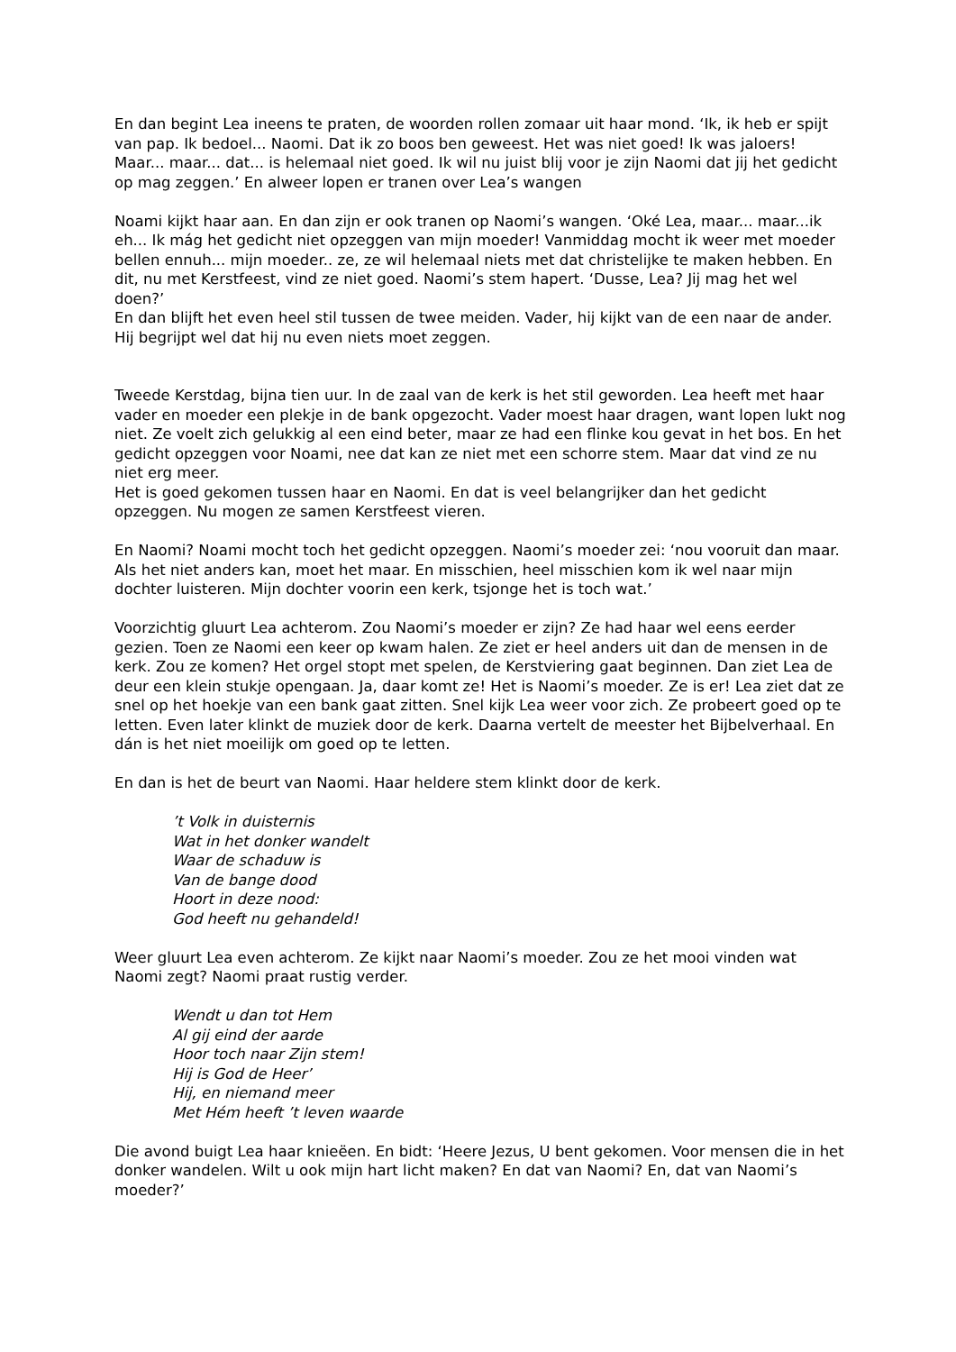En dan begint Lea ineens te praten, de woorden rollen zomaar uit haar mond. ‘Ik, ik heb er spijt van pap. Ik bedoel... Naomi. Dat ik zo boos ben geweest. Het was niet goed! Ik was jaloers! Maar... maar... dat... is helemaal niet goed. Ik wil nu juist blij voor je zijn Naomi dat jij het gedicht op mag zeggen.’ En alweer lopen er tranen over Lea’s wangen
Noami kijkt haar aan. En dan zijn er ook tranen op Naomi’s wangen. ‘Oké Lea, maar... maar...ik eh... Ik mág het gedicht niet opzeggen van mijn moeder! Vanmiddag mocht ik weer met moeder bellen ennuh... mijn moeder.. ze, ze wil helemaal niets met dat christelijke te maken hebben. En dit, nu met Kerstfeest, vind ze niet goed. Naomi’s stem hapert. ‘Dusse, Lea? Jij mag het wel doen?’
En dan blijft het even heel stil tussen de twee meiden. Vader, hij kijkt van de een naar de ander. Hij begrijpt wel dat hij nu even niets moet zeggen.
Tweede Kerstdag, bijna tien uur. In de zaal van de kerk is het stil geworden. Lea heeft met haar vader en moeder een plekje in de bank opgezocht. Vader moest haar dragen, want lopen lukt nog niet. Ze voelt zich gelukkig al een eind beter, maar ze had een flinke kou gevat in het bos. En het gedicht opzeggen voor Noami, nee dat kan ze niet met een schorre stem. Maar dat vind ze nu niet erg meer.
Het is goed gekomen tussen haar en Naomi. En dat is veel belangrijker dan het gedicht opzeggen. Nu mogen ze samen Kerstfeest vieren.
En Naomi? Noami mocht toch het gedicht opzeggen. Naomi’s moeder zei: ‘nou vooruit dan maar. Als het niet anders kan, moet het maar. En misschien, heel misschien kom ik wel naar mijn dochter luisteren. Mijn dochter voorin een kerk, tsjonge het is toch wat.’
Voorzichtig gluurt Lea achterom. Zou Naomi’s moeder er zijn? Ze had haar wel eens eerder gezien. Toen ze Naomi een keer op kwam halen. Ze ziet er heel anders uit dan de mensen in de kerk. Zou ze komen? Het orgel stopt met spelen, de Kerstviering gaat beginnen. Dan ziet Lea de deur een klein stukje opengaan. Ja, daar komt ze! Het is Naomi’s moeder. Ze is er! Lea ziet dat ze snel op het hoekje van een bank gaat zitten. Snel kijk Lea weer voor zich. Ze probeert goed op te letten. Even later klinkt de muziek door de kerk. Daarna vertelt de meester het Bijbelverhaal. En dán is het niet moeilijk om goed op te letten.
En dan is het de beurt van Naomi. Haar heldere stem klinkt door de kerk.
’t Volk in duisternis
Wat in het donker wandelt
Waar de schaduw is
Van de bange dood
Hoort in deze nood:
God heeft nu gehandeld!
Weer gluurt Lea even achterom. Ze kijkt naar Naomi’s moeder. Zou ze het mooi vinden wat Naomi zegt? Naomi praat rustig verder.
Wendt u dan tot Hem
Al gij eind der aarde
Hoor toch naar Zijn stem!
Hij is God de Heer’
Hij, en niemand meer
Met Hém heeft ’t leven waarde
Die avond buigt Lea haar knieëen. En bidt: ‘Heere Jezus, U bent gekomen. Voor mensen die in het donker wandelen. Wilt u ook mijn hart licht maken? En dat van Naomi? En, dat van Naomi’s moeder?’